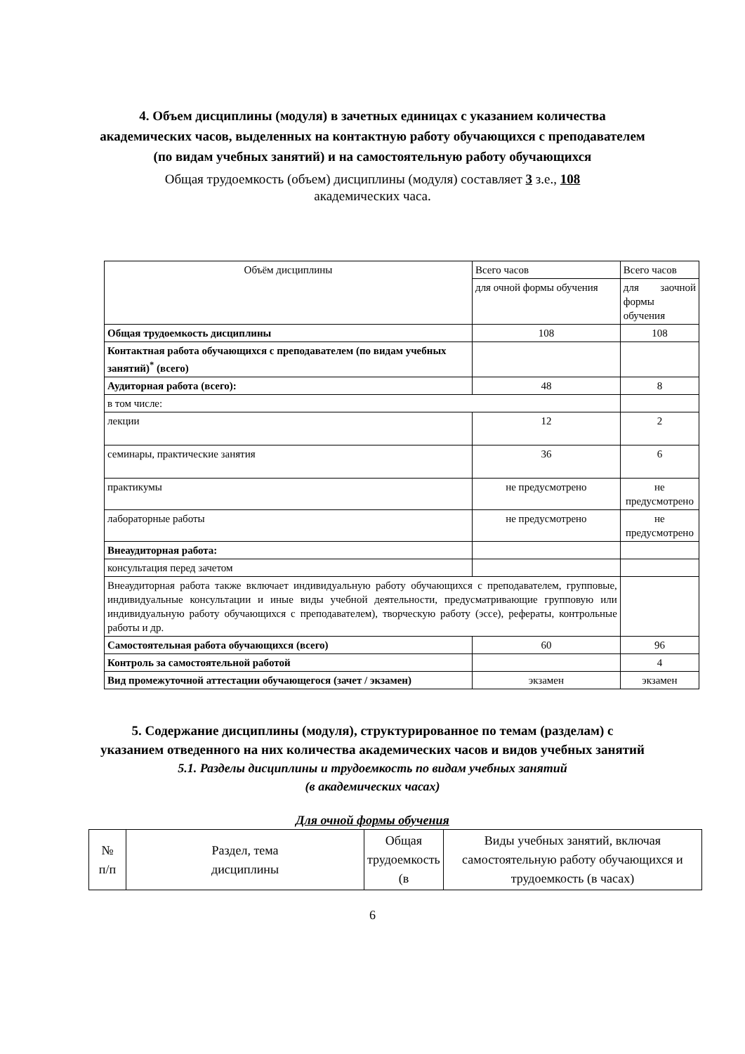4. Объем дисциплины (модуля) в зачетных единицах с указанием количества академических часов, выделенных на контактную работу обучающихся с преподавателем (по видам учебных занятий) и на самостоятельную работу обучающихся
Общая трудоемкость (объем) дисциплины (модуля) составляет 3 з.е., 108 академических часа.
| Объём дисциплины | Всего часов | Всего часов |
| | для очной формы обучения | для заочной формы обучения |
| Общая трудоемкость дисциплины | 108 | 108 |
| Контактная работа обучающихся с преподавателем (по видам учебных занятий)<sup>*</sup> (всего) | | |
| Аудиторная работа (всего): | 48 | 8 |
| в том числе: | | |
| лекции | 12 | 2 |
| семинары, практические занятия | 36 | 6 |
| практикумы | не предусмотрено | не предусмотрено |
| лабораторные работы | не предусмотрено | не предусмотрено |
| Внеаудиторная работа: | | |
| консультация перед зачетом | | |
| Внеаудиторная работа также включает индивидуальную работу обучающихся с преподавателем, групповые, индивидуальные консультации и иные виды учебной деятельности, предусматривающие групповую или индивидуальную работу обучающихся с преподавателем), творческую работу (эссе), рефераты, контрольные работы и др. | | |
| Самостоятельная работа обучающихся (всего) | 60 | 96 |
| Контроль за самостоятельной работой | | 4 |
| Вид промежуточной аттестации обучающегося (зачет / экзамен) | экзамен | экзамен |
5. Содержание дисциплины (модуля), структурированное по темам (разделам) с указанием отведенного на них количества академических часов и видов учебных занятий
5.1. Разделы дисциплины и трудоемкость по видам учебных занятий
(в академических часах)
Для очной формы обучения
| № п/п | Раздел, тема дисциплины | Общая трудоемкость (в | Виды учебных занятий, включая самостоятельную работу обучающихся и трудоемкость (в часах) |
6